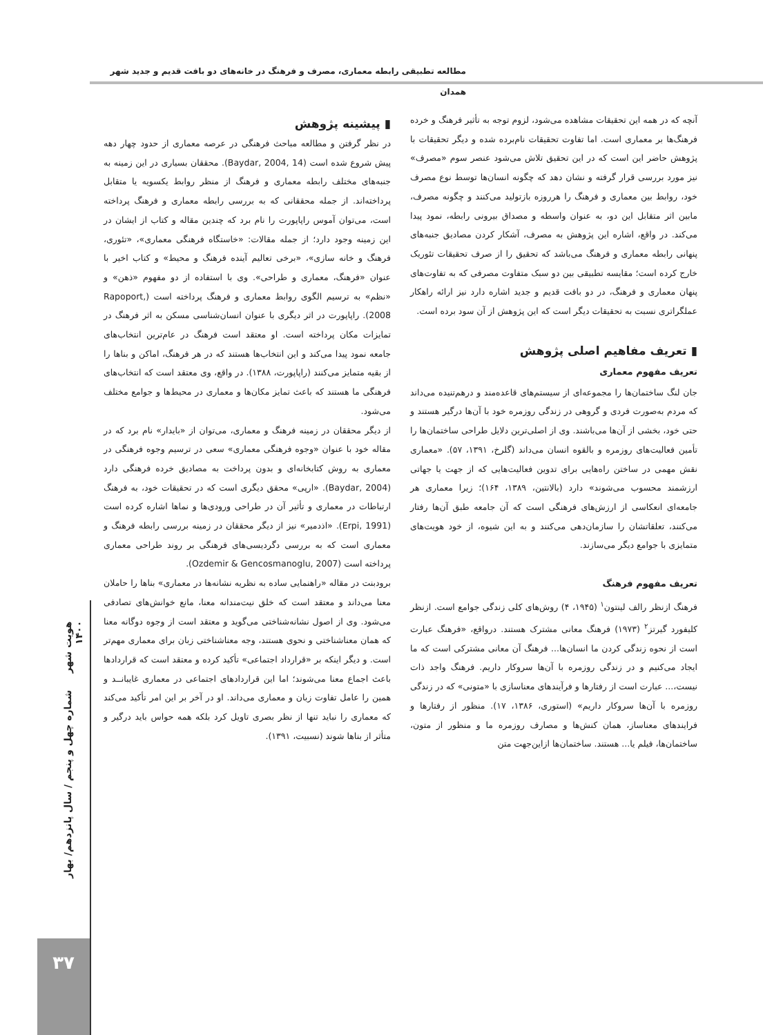مطالعه تطبیقی رابطه معماری، مصرف و فرهنگ در خانه‌های دو بافت قدیم و جدید شهر همدان
▮ پیشینه پژوهش
در نظر گرفتن و مطالعه مباحث فرهنگی در عرصه معماری از حدود چهار دهه پیش شروع شده است (Baydar, 2004, 14). محققان بسیاری در این زمینه به جنبه‌های مختلف رابطه معماری و فرهنگ از منظر روابط یکسویه یا متقابل پرداخته‌اند. از جمله محققانی که به بررسی رابطه معماری و فرهنگ پرداخته است، می‌توان آموس راپاپورت را نام برد که چندین مقاله و کتاب از ایشان در این زمینه وجود دارد؛ از جمله مقالات: «خاستگاه فرهنگی معماری»، «تئوری، فرهنگ و خانه سازی»، «برخی تعالیم آینده فرهنگ و محیط» و کتاب اخیر با عنوان «فرهنگ، معماری و طراحی». وی با استفاده از دو مفهوم «ذهن» و «نظم» به ترسیم الگوی روابط معماری و فرهنگ پرداخته است (Rapoport, 2008). راپاپورت در اثر دیگری با عنوان انسان‌شناسی مسکن به اثر فرهنگ در تمایزات مکان پرداخته است. او معتقد است فرهنگ در عام‌ترین انتخاب‌های جامعه نمود پیدا می‌کند و این انتخاب‌ها هستند که در هر فرهنگ، اماکن و بناها را از بقیه متمایز می‌کنند (راپاپورت، ۱۳۸۸). در واقع، وی معتقد است که انتخاب‌های فرهنگی ما هستند که باعث تمایز مکان‌ها و معماری در محیط‌ها و جوامع مختلف می‌شود.
از دیگر محققان در زمینه فرهنگ و معماری، می‌توان از «بایدار» نام برد که در مقاله خود با عنوان «وجوه فرهنگی معماری» سعی در ترسیم وجوه فرهنگی در معماری به روش کتابخانه‌ای و بدون پرداخت به مصادیق خرده فرهنگی دارد (Baydar, 2004). «ارپی» محقق دیگری است که در تحقیقات خود، به فرهنگ ارتباطات در معماری و تأثیر آن در طراحی ورودی‌ها و نماها اشاره کرده است (Erpi, 1991). «اذدمیر» نیز از دیگر محققان در زمینه بررسی رابطه فرهنگ و معماری است که به بررسی دگردیسی‌های فرهنگی بر روند طراحی معماری پرداخته است (Ozdemir & Gencosmanoglu, 2007).
برودبنت در مقاله «راهنمایی ساده به نظریه نشانه‌ها در معماری» بناها را حاملان معنا می‌داند و معتقد است که خلق نیت‌مندانه معنا، مانع خوانش‌های تصادفی می‌شود. وی از اصول نشانه‌شناختی می‌گوید و معتقد است از وجوه دوگانه معنا که همان معناشناختی و نحوی هستند، وجه معناشناختی زبان برای معماری مهم‌تر است. و دیگر اینکه بر «قرارداد اجتماعی» تأکید کرده و معتقد است که قراردادها باعث اجماع معنا می‌شوند؛ اما این قراردادهای اجتماعی در معماری غایبانــد و همین را عامل تفاوت زبان و معماری می‌داند. او در آخر بر این امر تأکید می‌کند که معماری را نباید تنها از نظر بصری تاویل کرد بلکه همه حواس باید درگیر و متأثر از بناها شوند (نسبیت، ۱۳۹۱).
آنچه که در همه این تحقیقات مشاهده می‌شود، لزوم توجه به تأثیر فرهنگ و خرده فرهنگ‌ها بر معماری است. اما تفاوت تحقیقات نام‌برده شده و دیگر تحقیقات با پژوهش حاضر این است که در این تحقیق تلاش می‌شود عنصر سوم «مصرف» نیز مورد بررسی قرار گرفته و نشان دهد که چگونه انسان‌ها توسط نوع مصرف خود، روابط بین معماری و فرهنگ را هرروزه بازتولید می‌کنند و چگونه مصرف، مابین اثر متقابل این دو، به عنوان واسطه و مصداق بیرونی رابطه، نمود پیدا می‌کند. در واقع، اشاره این پژوهش به مصرف، آشکار کردن مصادیق جنبه‌های پنهانی رابطه معماری و فرهنگ می‌باشد که تحقیق را از صرف تحقیقات تئوریک خارج کرده است؛ مقایسه تطبیقی بین دو سبک متفاوت مصرفی که به تفاوت‌های پنهان معماری و فرهنگ، در دو بافت قدیم و جدید اشاره دارد نیز ارائه راهکار عملگراتری نسبت به تحقیقات دیگر است که این پژوهش از آن سود برده است.
▮ تعریف مفاهیم اصلی پژوهش
تعریف مفهوم معماری
جان لنگ ساختمان‌ها را مجموعه‌ای از سیستم‌های قاعده‌مند و درهم‌تنیده می‌داند که مردم به‌صورت فردی و گروهی در زندگی روزمره خود با آن‌ها درگیر هستند و حتی خود، بخشی از آن‌ها می‌باشند. وی از اصلی‌ترین دلایل طراحی ساختمان‌ها را تأمین فعالیت‌های روزمره و بالقوه انسان می‌داند (گلرخ، ۱۳۹۱، ۵۷). «معماری نقش مهمی در ساختن راه‌هایی برای تدوین فعالیت‌هایی که از جهت یا جهاتی ارزشمند محسوب می‌شوند» دارد (بالانتین، ۱۳۸۹، ۱۶۴)؛ زیرا معماری هر جامعه‌ای انعکاسی از ارزش‌های فرهنگی است که آن جامعه طبق آن‌ها رفتار می‌کنند، تعلقاتشان را سازمان‌دهی می‌کنند و به این شیوه، از خود هویت‌های متمایزی با جوامع دیگر می‌سازند.
تعریف مفهوم فرهنگ
فرهنگ ازنظر رالف لینتون<sup>۱</sup> (۱۹۴۵، ۴) روش‌های کلی زندگی جوامع است. ازنظر کلیفورد گیرتز<sup>۲</sup> (۱۹۷۳) فرهنگ معانی مشترک هستند. درواقع، «فرهنگ عبارت است از نحوه زندگی کردن ما انسان‌ها... فرهنگ آن معانی مشترکی است که ما ایجاد می‌کنیم و در زندگی روزمره با آن‌ها سروکار داریم. فرهنگ واجد ذات نیست،... عبارت است از رفتارها و فرآیندهای معناسازی با «متونی» که در زندگی روزمره با آن‌ها سروکار داریم» (استوری، ۱۳۸۶، ۱۷). منظور از رفتارها و فرایندهای معناساز، همان کنش‌ها و مصارف روزمره ما و منظور از متون، ساختمان‌ها، فیلم یا... هستند. ساختمان‌ها ازاین‌جهت متن
هویت شهر شماره چهل و پنجم / سال پانزدهم/ بهار ۱۴۰۰
۳۷